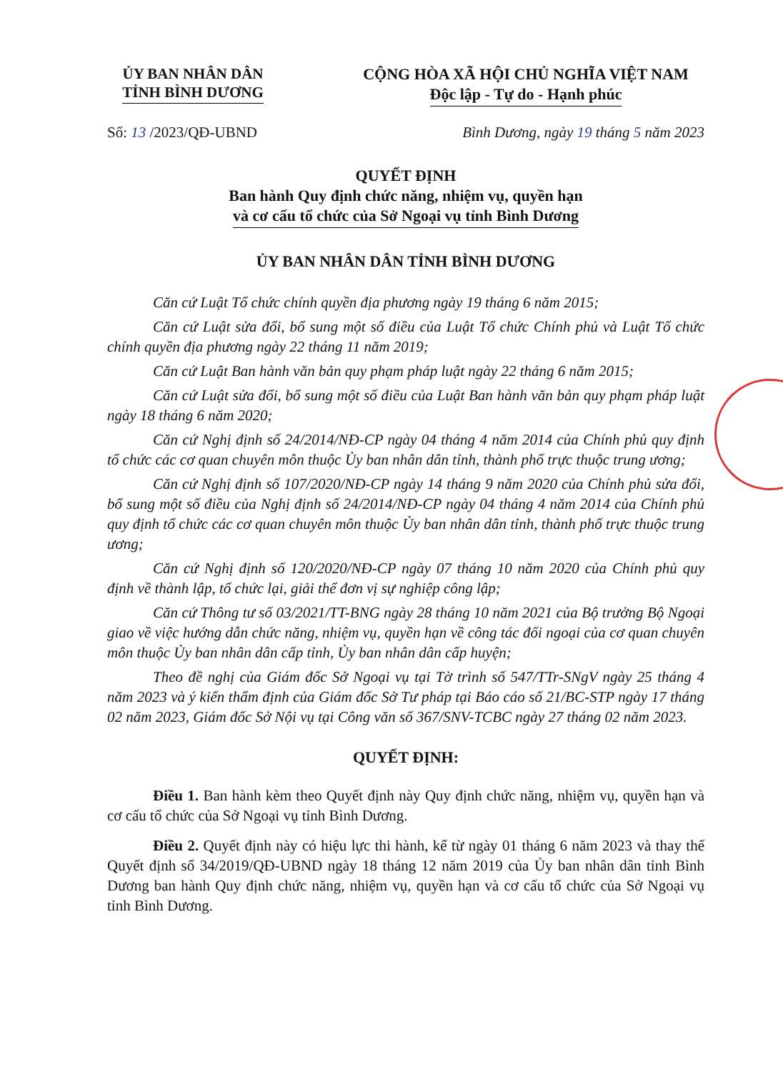ỦY BAN NHÂN DÂN
TỈNH BÌNH DƯƠNG
CỘNG HÒA XÃ HỘI CHỦ NGHĨA VIỆT NAM
Độc lập - Tự do - Hạnh phúc
Số: 13 /2023/QĐ-UBND Bình Dương, ngày 19 tháng 5 năm 2023
QUYẾT ĐỊNH
Ban hành Quy định chức năng, nhiệm vụ, quyền hạn
và cơ cấu tổ chức của Sở Ngoại vụ tỉnh Bình Dương
ỦY BAN NHÂN DÂN TỈNH BÌNH DƯƠNG
Căn cứ Luật Tổ chức chính quyền địa phương ngày 19 tháng 6 năm 2015;
Căn cứ Luật sửa đổi, bổ sung một số điều của Luật Tổ chức Chính phủ và Luật Tổ chức chính quyền địa phương ngày 22 tháng 11 năm 2019;
Căn cứ Luật Ban hành văn bản quy phạm pháp luật ngày 22 tháng 6 năm 2015;
Căn cứ Luật sửa đổi, bổ sung một số điều của Luật Ban hành văn bản quy phạm pháp luật ngày 18 tháng 6 năm 2020;
Căn cứ Nghị định số 24/2014/NĐ-CP ngày 04 tháng 4 năm 2014 của Chính phủ quy định tổ chức các cơ quan chuyên môn thuộc Ủy ban nhân dân tỉnh, thành phố trực thuộc trung ương;
Căn cứ Nghị định số 107/2020/NĐ-CP ngày 14 tháng 9 năm 2020 của Chính phủ sửa đổi, bổ sung một số điều của Nghị định số 24/2014/NĐ-CP ngày 04 tháng 4 năm 2014 của Chính phủ quy định tổ chức các cơ quan chuyên môn thuộc Ủy ban nhân dân tỉnh, thành phố trực thuộc trung ương;
Căn cứ Nghị định số 120/2020/NĐ-CP ngày 07 tháng 10 năm 2020 của Chính phủ quy định về thành lập, tổ chức lại, giải thể đơn vị sự nghiệp công lập;
Căn cứ Thông tư số 03/2021/TT-BNG ngày 28 tháng 10 năm 2021 của Bộ trưởng Bộ Ngoại giao về việc hướng dẫn chức năng, nhiệm vụ, quyền hạn về công tác đối ngoại của cơ quan chuyên môn thuộc Ủy ban nhân dân cấp tỉnh, Ủy ban nhân dân cấp huyện;
Theo đề nghị của Giám đốc Sở Ngoại vụ tại Tờ trình số 547/TTr-SNgV ngày 25 tháng 4 năm 2023 và ý kiến thẩm định của Giám đốc Sở Tư pháp tại Báo cáo số 21/BC-STP ngày 17 tháng 02 năm 2023, Giám đốc Sở Nội vụ tại Công văn số 367/SNV-TCBC ngày 27 tháng 02 năm 2023.
QUYẾT ĐỊNH:
Điều 1. Ban hành kèm theo Quyết định này Quy định chức năng, nhiệm vụ, quyền hạn và cơ cấu tổ chức của Sở Ngoại vụ tỉnh Bình Dương.
Điều 2. Quyết định này có hiệu lực thi hành, kể từ ngày 01 tháng 6 năm 2023 và thay thế Quyết định số 34/2019/QĐ-UBND ngày 18 tháng 12 năm 2019 của Ủy ban nhân dân tỉnh Bình Dương ban hành Quy định chức năng, nhiệm vụ, quyền hạn và cơ cấu tổ chức của Sở Ngoại vụ tỉnh Bình Dương.